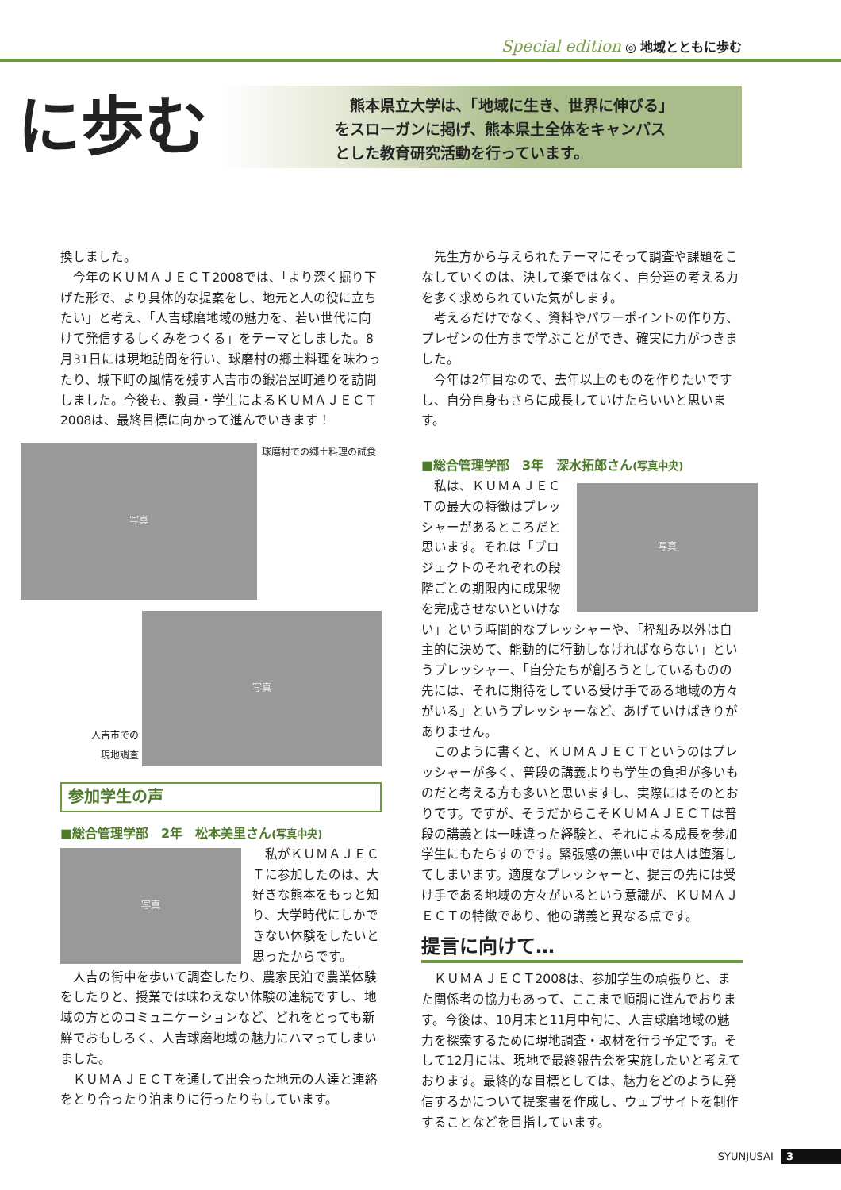Special edition ◎ 地域とともに歩む
に歩む
　熊本県立大学は、「地域に生き、世界に伸びる」
をスローガンに掲げ、熊本県土全体をキャンパス
とした教育研究活動を行っています。
換しました。
今年のＫＵＭＡＪＥＣＴ2008では、「より深く掘り下げた形で、より具体的な提案をし、地元と人の役に立ちたい」と考え、「人吉球磨地域の魅力を、若い世代に向けて発信するしくみをつくる」をテーマとしました。8月31日には現地訪問を行い、球磨村の郷土料理を味わったり、城下町の風情を残す人吉市の鍛冶屋町通りを訪問しました。今後も、教員・学生によるＫＵＭＡＪＥＣＴ2008は、最終目標に向かって進んでいきます！
写真
球磨村での郷土料理の試食
人吉市での
現地調査
写真
参加学生の声
■総合管理学部　2年　松本美里さん(写真中央)
写真
私がＫＵＭＡＪＥＣＴに参加したのは、大好きな熊本をもっと知り、大学時代にしかできない体験をしたいと思ったからです。
人吉の街中を歩いて調査したり、農家民泊で農業体験をしたりと、授業では味わえない体験の連続ですし、地域の方とのコミュニケーションなど、どれをとっても新鮮でおもしろく、人吉球磨地域の魅力にハマってしまいました。
ＫＵＭＡＪＥＣＴを通して出会った地元の人達と連絡をとり合ったり泊まりに行ったりもしています。
先生方から与えられたテーマにそって調査や課題をこなしていくのは、決して楽ではなく、自分達の考える力を多く求められていた気がします。
考えるだけでなく、資料やパワーポイントの作り方、プレゼンの仕方まで学ぶことができ、確実に力がつきました。
今年は2年目なので、去年以上のものを作りたいですし、自分自身もさらに成長していけたらいいと思います。
■総合管理学部　3年　深水拓郎さん(写真中央)
私は、ＫＵＭＡＪＥＣＴの最大の特徴はプレッシャーがあるところだと思います。それは「プロジェクトのそれぞれの段階ごとの期限内に成果物を完成させないといけな
写真
い」という時間的なプレッシャーや、「枠組み以外は自主的に決めて、能動的に行動しなければならない」というプレッシャー、「自分たちが創ろうとしているものの先には、それに期待をしている受け手である地域の方々がいる」というプレッシャーなど、あげていけばきりがありません。
このように書くと、ＫＵＭＡＪＥＣＴというのはプレッシャーが多く、普段の講義よりも学生の負担が多いものだと考える方も多いと思いますし、実際にはそのとおりです。ですが、そうだからこそＫＵＭＡＪＥＣＴは普段の講義とは一味違った経験と、それによる成長を参加学生にもたらすのです。緊張感の無い中では人は堕落してしまいます。適度なプレッシャーと、提言の先には受け手である地域の方々がいるという意識が、ＫＵＭＡＪＥＣＴの特徴であり、他の講義と異なる点です。
提言に向けて…
ＫＵＭＡＪＥＣＴ2008は、参加学生の頑張りと、また関係者の協力もあって、ここまで順調に進んでおります。今後は、10月末と11月中旬に、人吉球磨地域の魅力を探索するために現地調査・取材を行う予定です。そして12月には、現地で最終報告会を実施したいと考えております。最終的な目標としては、魅力をどのように発信するかについて提案書を作成し、ウェブサイトを制作することなどを目指しています。
SYUNJUSAI 3